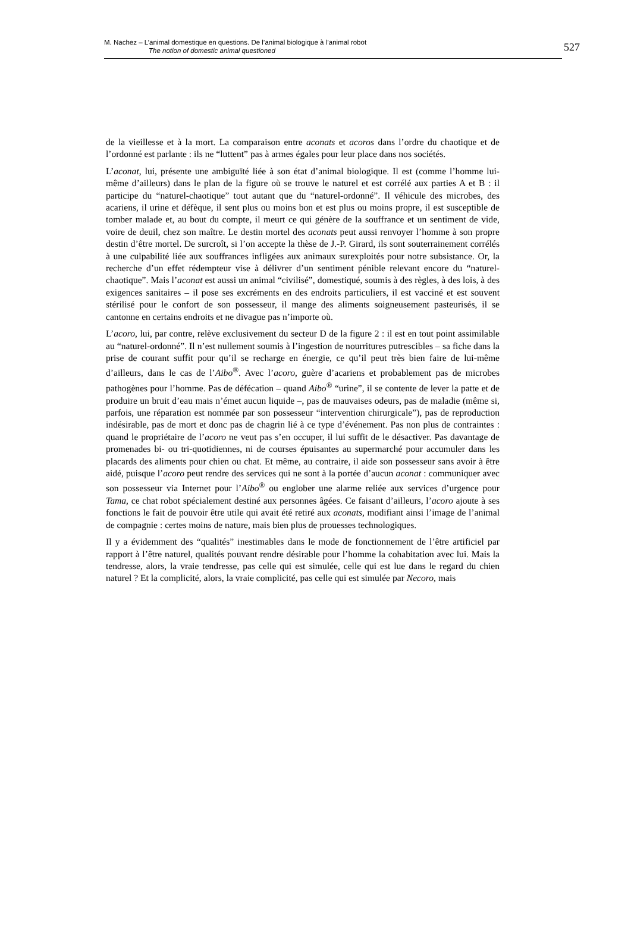M. Nachez – L’animal domestique en questions. De l’animal biologique à l’animal robot
The notion of domestic animal questioned
527
de la vieillesse et à la mort. La comparaison entre aconats et acoros dans l’ordre du chaotique et de l’ordonné est parlante : ils ne “luttent” pas à armes égales pour leur place dans nos sociétés.
L’aconat, lui, présente une ambiguïté liée à son état d’animal biologique. Il est (comme l’homme lui-même d’ailleurs) dans le plan de la figure où se trouve le naturel et est corrélé aux parties A et B : il participe du “naturel-chaotique” tout autant que du “naturel-ordonné”. Il véhicule des microbes, des acariens, il urine et défèque, il sent plus ou moins bon et est plus ou moins propre, il est susceptible de tomber malade et, au bout du compte, il meurt ce qui génère de la souffrance et un sentiment de vide, voire de deuil, chez son maître. Le destin mortel des aconats peut aussi renvoyer l’homme à son propre destin d’être mortel. De surcroît, si l’on accepte la thèse de J.-P. Girard, ils sont souterrainement corrélés à une culpabilité liée aux souffrances infligées aux animaux surexploités pour notre subsistance. Or, la recherche d’un effet rédempteur vise à délivrer d’un sentiment pénible relevant encore du “naturel-chaotique”. Mais l’aconat est aussi un animal “civilisé”, domestiqué, soumis à des règles, à des lois, à des exigences sanitaires – il pose ses excréments en des endroits particuliers, il est vacciné et est souvent stérilisé pour le confort de son possesseur, il mange des aliments soigneusement pasteurisés, il se cantonne en certains endroits et ne divague pas n’importe où.
L’acoro, lui, par contre, relève exclusivement du secteur D de la figure 2 : il est en tout point assimilable au “naturel-ordonné”. Il n’est nullement soumis à l’ingestion de nourritures putrescibles – sa fiche dans la prise de courant suffit pour qu’il se recharge en énergie, ce qu’il peut très bien faire de lui-même d’ailleurs, dans le cas de l’Aibo<sup>®</sup>. Avec l’acoro, guère d’acariens et probablement pas de microbes pathogènes pour l’homme. Pas de défécation – quand Aibo<sup>®</sup> “urine”, il se contente de lever la patte et de produire un bruit d’eau mais n’émet aucun liquide –, pas de mauvaises odeurs, pas de maladie (même si, parfois, une réparation est nommée par son possesseur “intervention chirurgicale”), pas de reproduction indésirable, pas de mort et donc pas de chagrin lié à ce type d’événement. Pas non plus de contraintes : quand le propriétaire de l’acoro ne veut pas s’en occuper, il lui suffit de le désactiver. Pas davantage de promenades bi- ou tri-quotidiennes, ni de courses épuisantes au supermarché pour accumuler dans les placards des aliments pour chien ou chat. Et même, au contraire, il aide son possesseur sans avoir à être aidé, puisque l’acoro peut rendre des services qui ne sont à la portée d’aucun aconat : communiquer avec son possesseur via Internet pour l’Aibo<sup>®</sup> ou englober une alarme reliée aux services d’urgence pour Tama, ce chat robot spécialement destiné aux personnes âgées. Ce faisant d’ailleurs, l’acoro ajoute à ses fonctions le fait de pouvoir être utile qui avait été retiré aux aconats, modifiant ainsi l’image de l’animal de compagnie : certes moins de nature, mais bien plus de prouesses technologiques.
Il y a évidemment des “qualités” inestimables dans le mode de fonctionnement de l’être artificiel par rapport à l’être naturel, qualités pouvant rendre désirable pour l’homme la cohabitation avec lui. Mais la tendresse, alors, la vraie tendresse, pas celle qui est simulée, celle qui est lue dans le regard du chien naturel ? Et la complicité, alors, la vraie complicité, pas celle qui est simulée par Necoro, mais